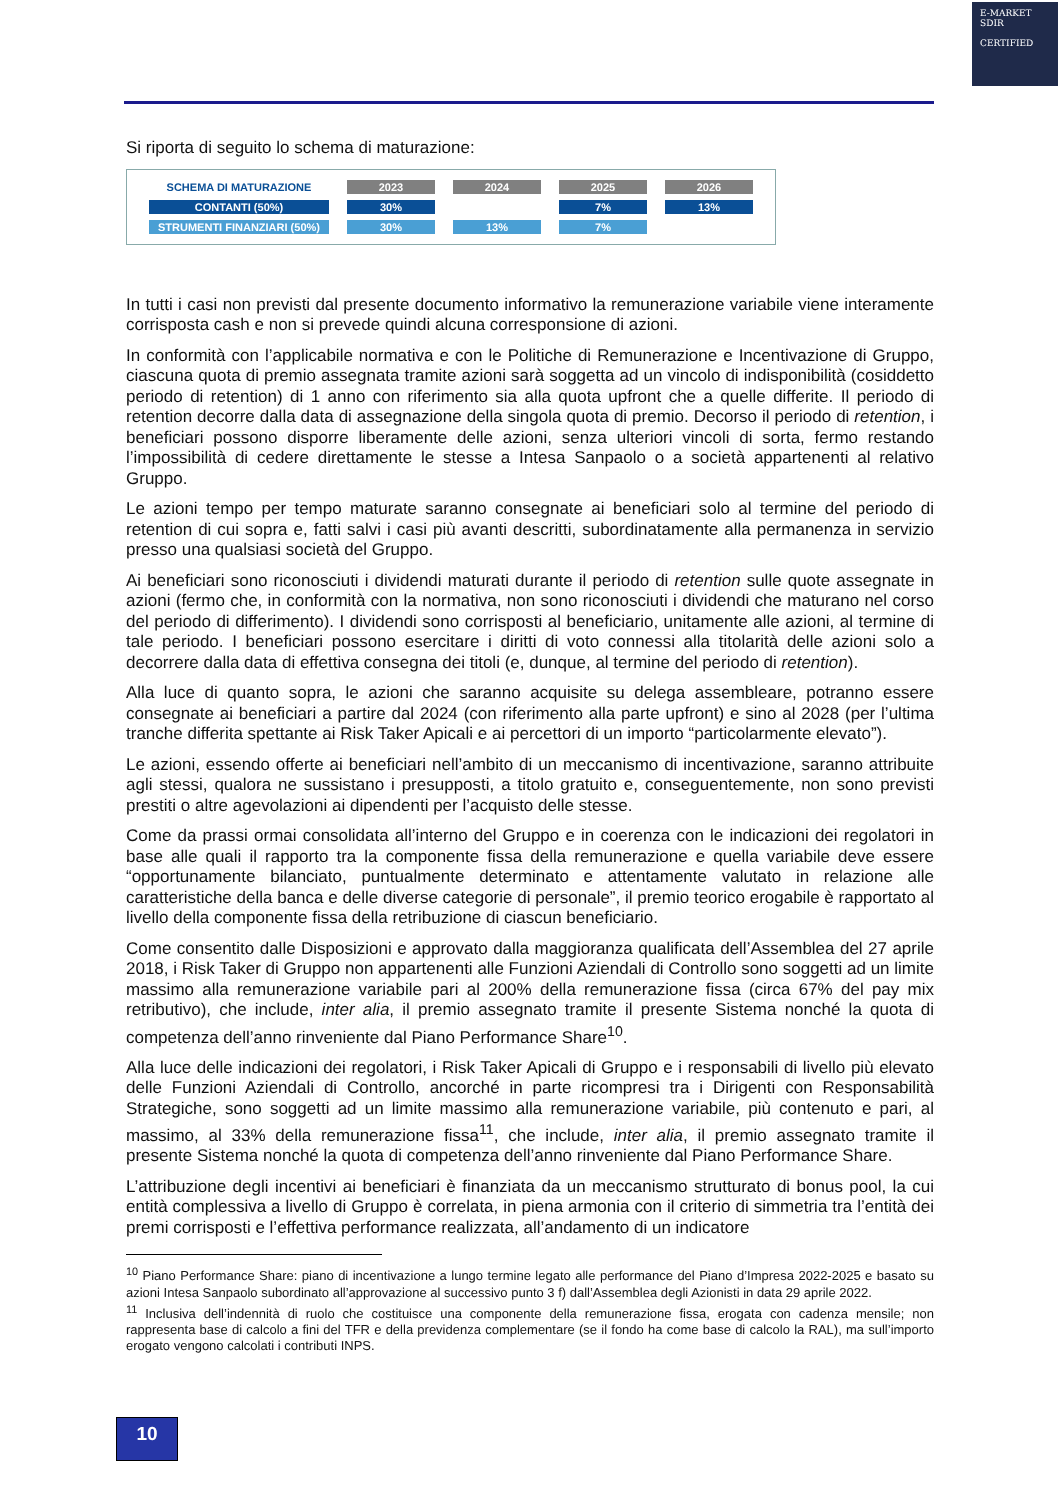E-MARKET
SDIR
CERTIFIED
Si riporta di seguito lo schema di maturazione:
| SCHEMA DI MATURAZIONE | 2023 | 2024 | 2025 | 2026 |
| --- | --- | --- | --- | --- |
| CONTANTI (50%) | 30% | | 7% | 13% |
| STRUMENTI FINANZIARI (50%) | 30% | 13% | 7% | |
In tutti i casi non previsti dal presente documento informativo la remunerazione variabile viene interamente corrisposta cash e non si prevede quindi alcuna corresponsione di azioni.
In conformità con l’applicabile normativa e con le Politiche di Remunerazione e Incentivazione di Gruppo, ciascuna quota di premio assegnata tramite azioni sarà soggetta ad un vincolo di indisponibilità (cosiddetto periodo di retention) di 1 anno con riferimento sia alla quota upfront che a quelle differite. Il periodo di retention decorre dalla data di assegnazione della singola quota di premio. Decorso il periodo di retention, i beneficiari possono disporre liberamente delle azioni, senza ulteriori vincoli di sorta, fermo restando l’impossibilità di cedere direttamente le stesse a Intesa Sanpaolo o a società appartenenti al relativo Gruppo.
Le azioni tempo per tempo maturate saranno consegnate ai beneficiari solo al termine del periodo di retention di cui sopra e, fatti salvi i casi più avanti descritti, subordinatamente alla permanenza in servizio presso una qualsiasi società del Gruppo.
Ai beneficiari sono riconosciuti i dividendi maturati durante il periodo di retention sulle quote assegnate in azioni (fermo che, in conformità con la normativa, non sono riconosciuti i dividendi che maturano nel corso del periodo di differimento). I dividendi sono corrisposti al beneficiario, unitamente alle azioni, al termine di tale periodo. I beneficiari possono esercitare i diritti di voto connessi alla titolarità delle azioni solo a decorrere dalla data di effettiva consegna dei titoli (e, dunque, al termine del periodo di retention).
Alla luce di quanto sopra, le azioni che saranno acquisite su delega assembleare, potranno essere consegnate ai beneficiari a partire dal 2024 (con riferimento alla parte upfront) e sino al 2028 (per l’ultima tranche differita spettante ai Risk Taker Apicali e ai percettori di un importo “particolarmente elevato”).
Le azioni, essendo offerte ai beneficiari nell’ambito di un meccanismo di incentivazione, saranno attribuite agli stessi, qualora ne sussistano i presupposti, a titolo gratuito e, conseguentemente, non sono previsti prestiti o altre agevolazioni ai dipendenti per l’acquisto delle stesse.
Come da prassi ormai consolidata all’interno del Gruppo e in coerenza con le indicazioni dei regolatori in base alle quali il rapporto tra la componente fissa della remunerazione e quella variabile deve essere “opportunamente bilanciato, puntualmente determinato e attentamente valutato in relazione alle caratteristiche della banca e delle diverse categorie di personale”, il premio teorico erogabile è rapportato al livello della componente fissa della retribuzione di ciascun beneficiario.
Come consentito dalle Disposizioni e approvato dalla maggioranza qualificata dell’Assemblea del 27 aprile 2018, i Risk Taker di Gruppo non appartenenti alle Funzioni Aziendali di Controllo sono soggetti ad un limite massimo alla remunerazione variabile pari al 200% della remunerazione fissa (circa 67% del pay mix retributivo), che include, inter alia, il premio assegnato tramite il presente Sistema nonché la quota di competenza dell’anno rinveniente dal Piano Performance Share<sup>10</sup>.
Alla luce delle indicazioni dei regolatori, i Risk Taker Apicali di Gruppo e i responsabili di livello più elevato delle Funzioni Aziendali di Controllo, ancorché in parte ricompresi tra i Dirigenti con Responsabilità Strategiche, sono soggetti ad un limite massimo alla remunerazione variabile, più contenuto e pari, al massimo, al 33% della remunerazione fissa<sup>11</sup>, che include, inter alia, il premio assegnato tramite il presente Sistema nonché la quota di competenza dell’anno rinveniente dal Piano Performance Share.
L’attribuzione degli incentivi ai beneficiari è finanziata da un meccanismo strutturato di bonus pool, la cui entità complessiva a livello di Gruppo è correlata, in piena armonia con il criterio di simmetria tra l’entità dei premi corrisposti e l’effettiva performance realizzata, all’andamento di un indicatore
<sup>10</sup> Piano Performance Share: piano di incentivazione a lungo termine legato alle performance del Piano d’Impresa 2022-2025 e basato su azioni Intesa Sanpaolo subordinato all’approvazione al successivo punto 3 f) dall’Assemblea degli Azionisti in data 29 aprile 2022.
<sup>11</sup> Inclusiva dell’indennità di ruolo che costituisce una componente della remunerazione fissa, erogata con cadenza mensile; non rappresenta base di calcolo a fini del TFR e della previdenza complementare (se il fondo ha come base di calcolo la RAL), ma sull’importo erogato vengono calcolati i contributi INPS.
10